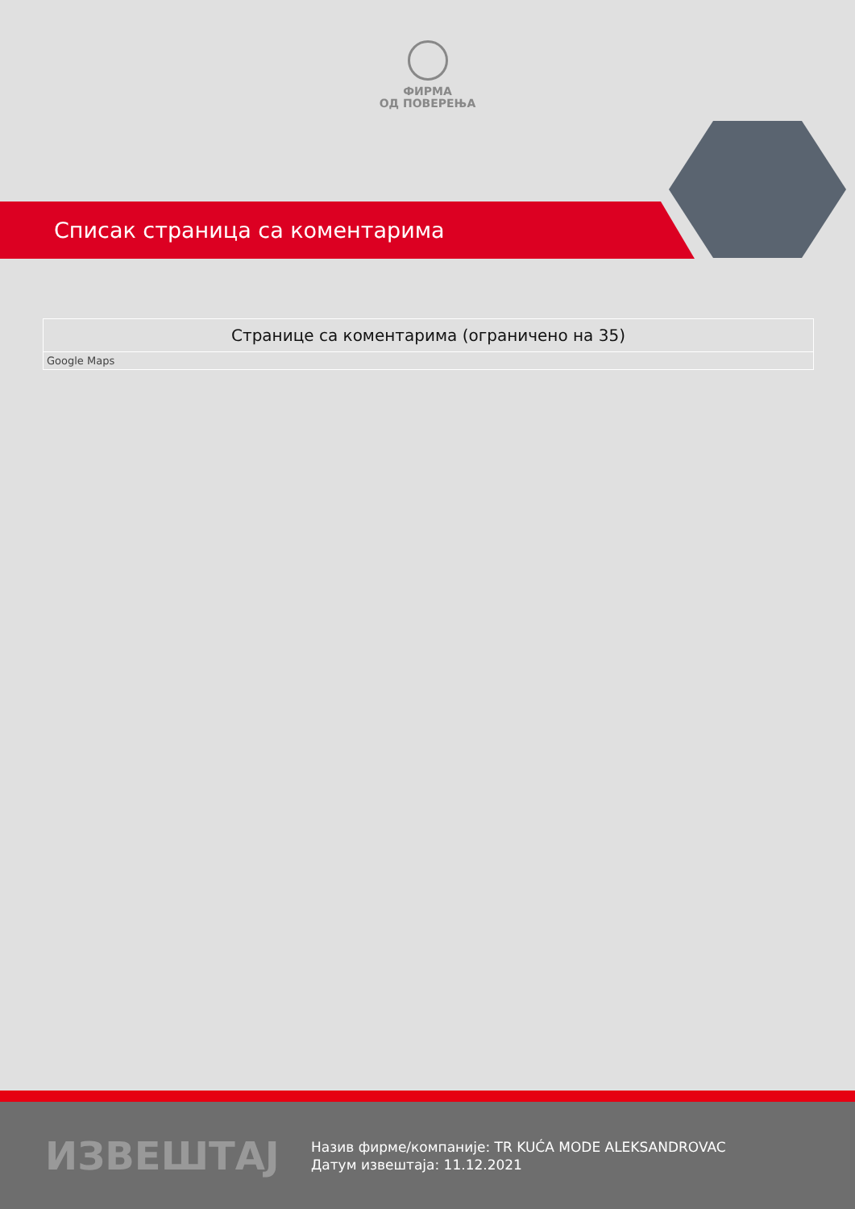ФИРМА
ОД ПОВЕРЕЊА
Списак страница са коментарима
| Странице са коментарима (ограничено на 35) |
| --- |
| Google Maps |
ИЗВЕШТАЈ
Назив фирме/компаније: TR KUĆA MODE ALEKSANDROVAC
Датум извештаја: 11.12.2021